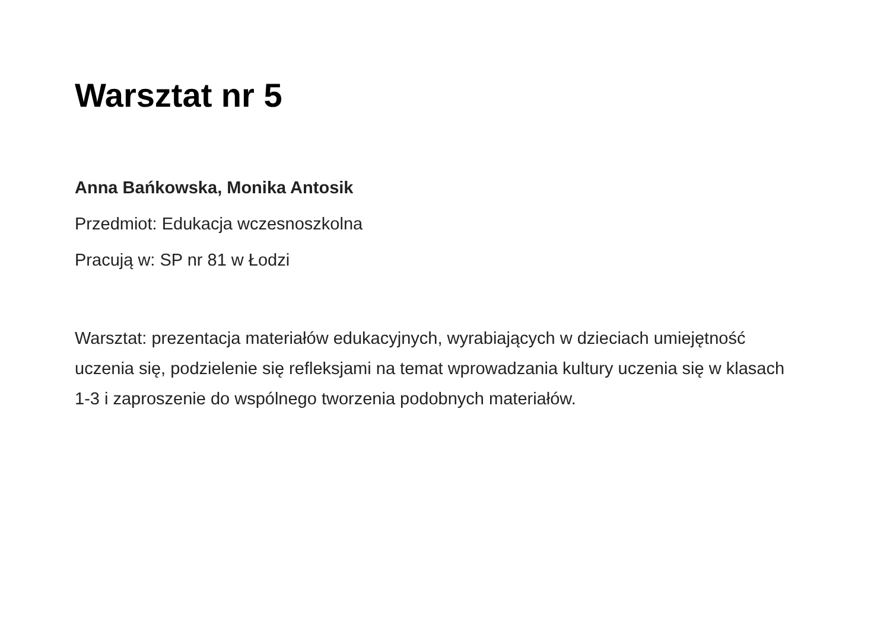Warsztat nr 5
Anna Bańkowska, Monika Antosik
Przedmiot: Edukacja wczesnoszkolna
Pracują w: SP nr 81 w Łodzi
Warsztat: prezentacja materiałów edukacyjnych, wyrabiających w dzieciach umiejętność uczenia się, podzielenie się refleksjami na temat wprowadzania kultury uczenia się w klasach 1-3 i zaproszenie do wspólnego tworzenia podobnych materiałów.